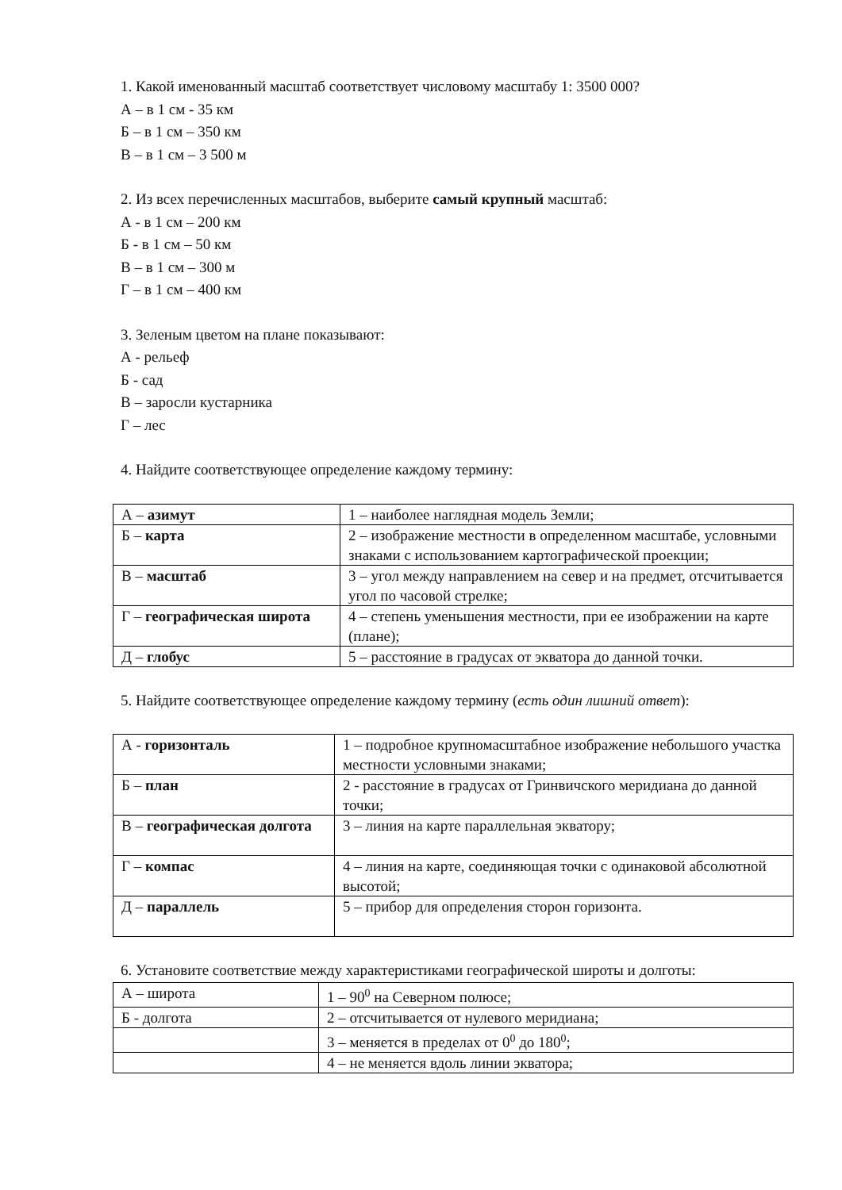1. Какой именованный масштаб соответствует числовому масштабу 1: 3500 000?
А – в 1 см - 35 км
Б – в 1 см – 350 км
В – в 1 см – 3 500 м
2. Из всех перечисленных масштабов, выберите самый крупный масштаб:
А - в 1 см – 200 км
Б - в 1 см – 50 км
В – в 1 см – 300 м
Г – в 1 см – 400 км
3. Зеленым цветом на плане показывают:
А - рельеф
Б - сад
В – заросли кустарника
Г – лес
4. Найдите соответствующее определение каждому термину:
| А – азимут | 1 – наиболее наглядная модель Земли; |
| Б – карта | 2 – изображение местности в определенном масштабе, условными знаками с использованием картографической проекции; |
| В – масштаб | 3 – угол между направлением на север и на предмет, отсчитывается угол по часовой стрелке; |
| Г – географическая широта | 4 – степень уменьшения местности, при ее изображении на карте (плане); |
| Д – глобус | 5 – расстояние в градусах от экватора до данной точки. |
5. Найдите соответствующее определение каждому термину (есть один лишний ответ):
| А - горизонталь | 1 – подробное крупномасштабное изображение небольшого участка местности условными знаками; |
| Б – план | 2 - расстояние в градусах от Гринвичского меридиана до данной точки; |
| В – географическая долгота | 3 – линия на карте параллельная экватору; |
| Г – компас | 4 – линия на карте, соединяющая точки с одинаковой абсолютной высотой; |
| Д – параллель | 5 – прибор для определения сторон горизонта. |
6. Установите соответствие между характеристиками географической широты и долготы:
| А – широта | 1 – 90<sup>0</sup> на Северном полюсе; |
| Б - долгота | 2 – отсчитывается от нулевого меридиана; |
| | 3 – меняется в пределах от 0<sup>0</sup> до 180<sup>0</sup>; |
| | 4 – не меняется вдоль линии экватора; |